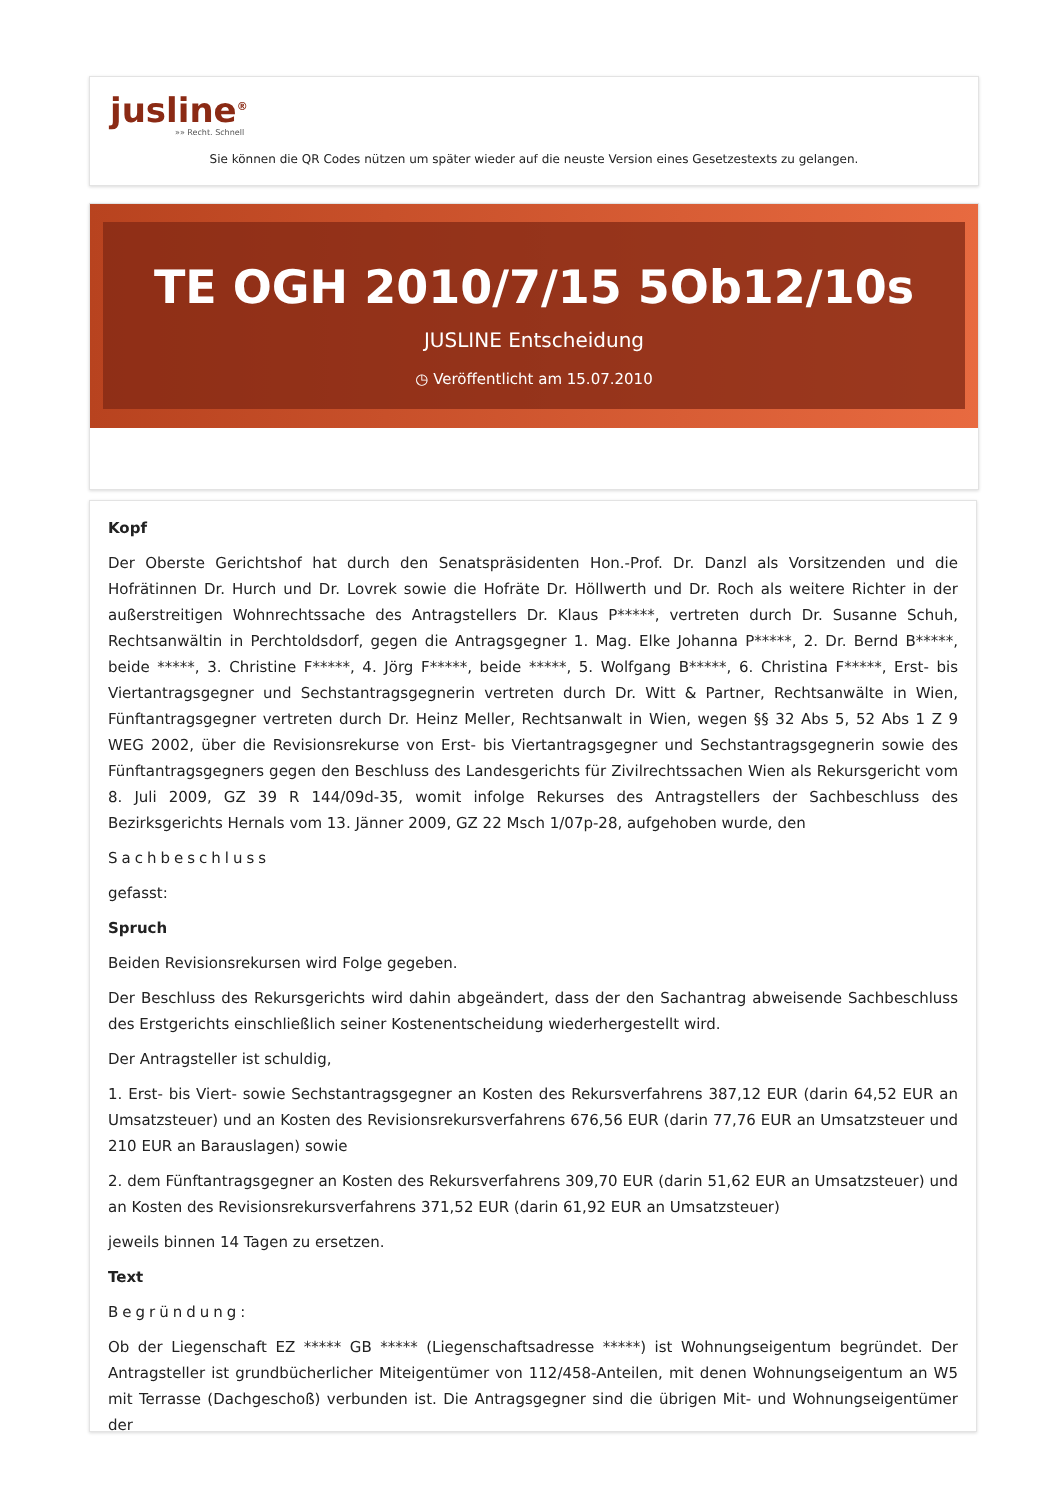jusline<sup>®</sup>
»» Recht. Schnell
Sie können die QR Codes nützen um später wieder auf die neuste Version eines Gesetzestexts zu gelangen.
TE OGH 2010/7/15 5Ob12/10s
JUSLINE Entscheidung
◷ Veröffentlicht am 15.07.2010
Kopf
Der Oberste Gerichtshof hat durch den Senatspräsidenten Hon.-Prof. Dr. Danzl als Vorsitzenden und die Hofrätinnen Dr. Hurch und Dr. Lovrek sowie die Hofräte Dr. Höllwerth und Dr. Roch als weitere Richter in der außerstreitigen Wohnrechtssache des Antragstellers Dr. Klaus P*****, vertreten durch Dr. Susanne Schuh, Rechtsanwältin in Perchtoldsdorf, gegen die Antragsgegner 1. Mag. Elke Johanna P*****, 2. Dr. Bernd B*****, beide *****, 3. Christine F*****, 4. Jörg F*****, beide *****, 5. Wolfgang B*****, 6. Christina F*****, Erst- bis Viertantragsgegner und Sechstantragsgegnerin vertreten durch Dr. Witt & Partner, Rechtsanwälte in Wien, Fünftantragsgegner vertreten durch Dr. Heinz Meller, Rechtsanwalt in Wien, wegen §§ 32 Abs 5, 52 Abs 1 Z 9 WEG 2002, über die Revisionsrekurse von Erst- bis Viertantragsgegner und Sechstantragsgegnerin sowie des Fünftantragsgegners gegen den Beschluss des Landesgerichts für Zivilrechtssachen Wien als Rekursgericht vom 8. Juli 2009, GZ 39 R 144/09d-35, womit infolge Rekurses des Antragstellers der Sachbeschluss des Bezirksgerichts Hernals vom 13. Jänner 2009, GZ 22 Msch 1/07p-28, aufgehoben wurde, den
Sachbeschluss
gefasst:
Spruch
Beiden Revisionsrekursen wird Folge gegeben.
Der Beschluss des Rekursgerichts wird dahin abgeändert, dass der den Sachantrag abweisende Sachbeschluss des Erstgerichts einschließlich seiner Kostenentscheidung wiederhergestellt wird.
Der Antragsteller ist schuldig,
1. Erst- bis Viert- sowie Sechstantragsgegner an Kosten des Rekursverfahrens 387,12 EUR (darin 64,52 EUR an Umsatzsteuer) und an Kosten des Revisionsrekursverfahrens 676,56 EUR (darin 77,76 EUR an Umsatzsteuer und 210 EUR an Barauslagen) sowie
2. dem Fünftantragsgegner an Kosten des Rekursverfahrens 309,70 EUR (darin 51,62 EUR an Umsatzsteuer) und an Kosten des Revisionsrekursverfahrens 371,52 EUR (darin 61,92 EUR an Umsatzsteuer)
jeweils binnen 14 Tagen zu ersetzen.
Text
Begründung:
Ob der Liegenschaft EZ ***** GB ***** (Liegenschaftsadresse *****) ist Wohnungseigentum begründet. Der Antragsteller ist grundbücherlicher Miteigentümer von 112/458-Anteilen, mit denen Wohnungseigentum an W5 mit Terrasse (Dachgeschoß) verbunden ist. Die Antragsgegner sind die übrigen Mit- und Wohnungseigentümer der